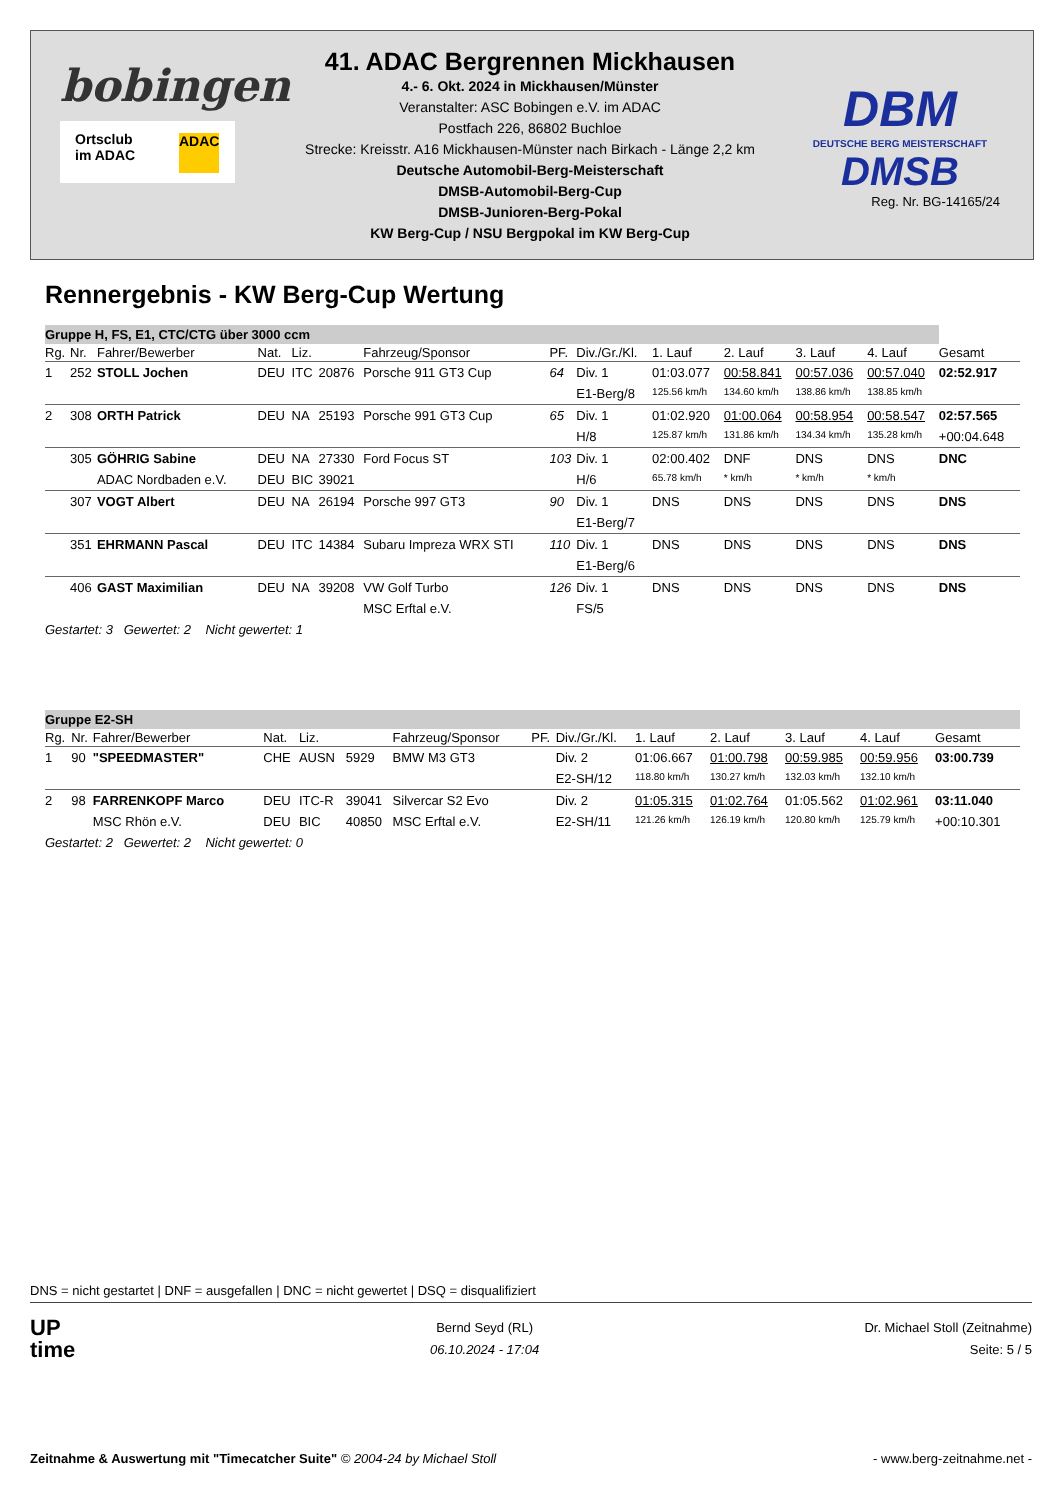bobingen
Ortsclub
im ADAC
ADAC
41. ADAC Bergrennen Mickhausen
4.- 6. Okt. 2024 in Mickhausen/Münster
Veranstalter: ASC Bobingen e.V. im ADAC
Postfach 226, 86802 Buchloe
Strecke: Kreisstr. A16 Mickhausen-Münster nach Birkach - Länge 2,2 km
Deutsche Automobil-Berg-Meisterschaft
DMSB-Automobil-Berg-Cup
DMSB-Junioren-Berg-Pokal
KW Berg-Cup / NSU Bergpokal im KW Berg-Cup
DBM
DEUTSCHE BERG MEISTERSCHAFT
DMSB
Reg. Nr. BG-14165/24
Rennergebnis - KW Berg-Cup Wertung
| Gruppe H, FS, E1, CTC/CTG über 3000 ccm | | | | | | | | | | | | | |
| Rg. | Nr. | Fahrer/Bewerber | Nat. | Liz. | | Fahrzeug/Sponsor | PF. | Div./Gr./Kl. | 1. Lauf | 2. Lauf | 3. Lauf | 4. Lauf | Gesamt |
| 1 | 252 | STOLL Jochen | DEU | ITC | 20876 | Porsche 911 GT3 Cup | 64 | Div. 1 | 01:03.077 | 00:58.841 | 00:57.036 | 00:57.040 | 02:52.917 |
| | | | | | | | | E1-Berg/8 | 125.56 km/h | 134.60 km/h | 138.86 km/h | 138.85 km/h | |
| 2 | 308 | ORTH Patrick | DEU | NA | 25193 | Porsche 991 GT3 Cup | 65 | Div. 1 | 01:02.920 | 01:00.064 | 00:58.954 | 00:58.547 | 02:57.565 |
| | | | | | | | | H/8 | 125.87 km/h | 131.86 km/h | 134.34 km/h | 135.28 km/h | +00:04.648 |
| | 305 | GÖHRIG Sabine | DEU | NA | 27330 | Ford Focus ST | 103 | Div. 1 | 02:00.402 | DNF | DNS | DNS | DNC |
| | | ADAC Nordbaden e.V. | DEU | BIC | 39021 | | | H/6 | 65.78 km/h | * km/h | * km/h | * km/h | |
| | 307 | VOGT Albert | DEU | NA | 26194 | Porsche 997 GT3 | 90 | Div. 1 | DNS | DNS | DNS | DNS | DNS |
| | | | | | | | | E1-Berg/7 | | | | | |
| | 351 | EHRMANN Pascal | DEU | ITC | 14384 | Subaru Impreza WRX STI | 110 | Div. 1 | DNS | DNS | DNS | DNS | DNS |
| | | | | | | | | E1-Berg/6 | | | | | |
| | 406 | GAST Maximilian | DEU | NA | 39208 | VW Golf Turbo | 126 | Div. 1 | DNS | DNS | DNS | DNS | DNS |
| | | | | | | MSC Erftal e.V. | | FS/5 | | | | | |
| Gestartet: 3 Gewertet: 2 Nicht gewertet: 1 | | | | | | | | | | | | | |
| Gruppe E2-SH | | | | | | | | | | | | | |
| Rg. | Nr. | Fahrer/Bewerber | Nat. | Liz. | | Fahrzeug/Sponsor | PF. | Div./Gr./Kl. | 1. Lauf | 2. Lauf | 3. Lauf | 4. Lauf | Gesamt |
| 1 | 90 | "SPEEDMASTER" | CHE | AUSN | 5929 | BMW M3 GT3 | | Div. 2 | 01:06.667 | 01:00.798 | 00:59.985 | 00:59.956 | 03:00.739 |
| | | | | | | | | E2-SH/12 | 118.80 km/h | 130.27 km/h | 132.03 km/h | 132.10 km/h | |
| 2 | 98 | FARRENKOPF Marco | DEU | ITC-R | 39041 | Silvercar S2 Evo | | Div. 2 | 01:05.315 | 01:02.764 | 01:05.562 | 01:02.961 | 03:11.040 |
| | | MSC Rhön e.V. | DEU | BIC | 40850 | MSC Erftal e.V. | | E2-SH/11 | 121.26 km/h | 126.19 km/h | 120.80 km/h | 125.79 km/h | +00:10.301 |
| Gestartet: 2 Gewertet: 2 Nicht gewertet: 0 | | | | | | | | | | | | | |
DNS = nicht gestartet | DNF = ausgefallen | DNC = nicht gewertet | DSQ = disqualifiziert
UP
time
Bernd Seyd (RL)
06.10.2024 - 17:04
Dr. Michael Stoll (Zeitnahme)
Seite: 5 / 5
Zeitnahme & Auswertung mit "Timecatcher Suite" © 2004-24 by Michael Stoll
- www.berg-zeitnahme.net -